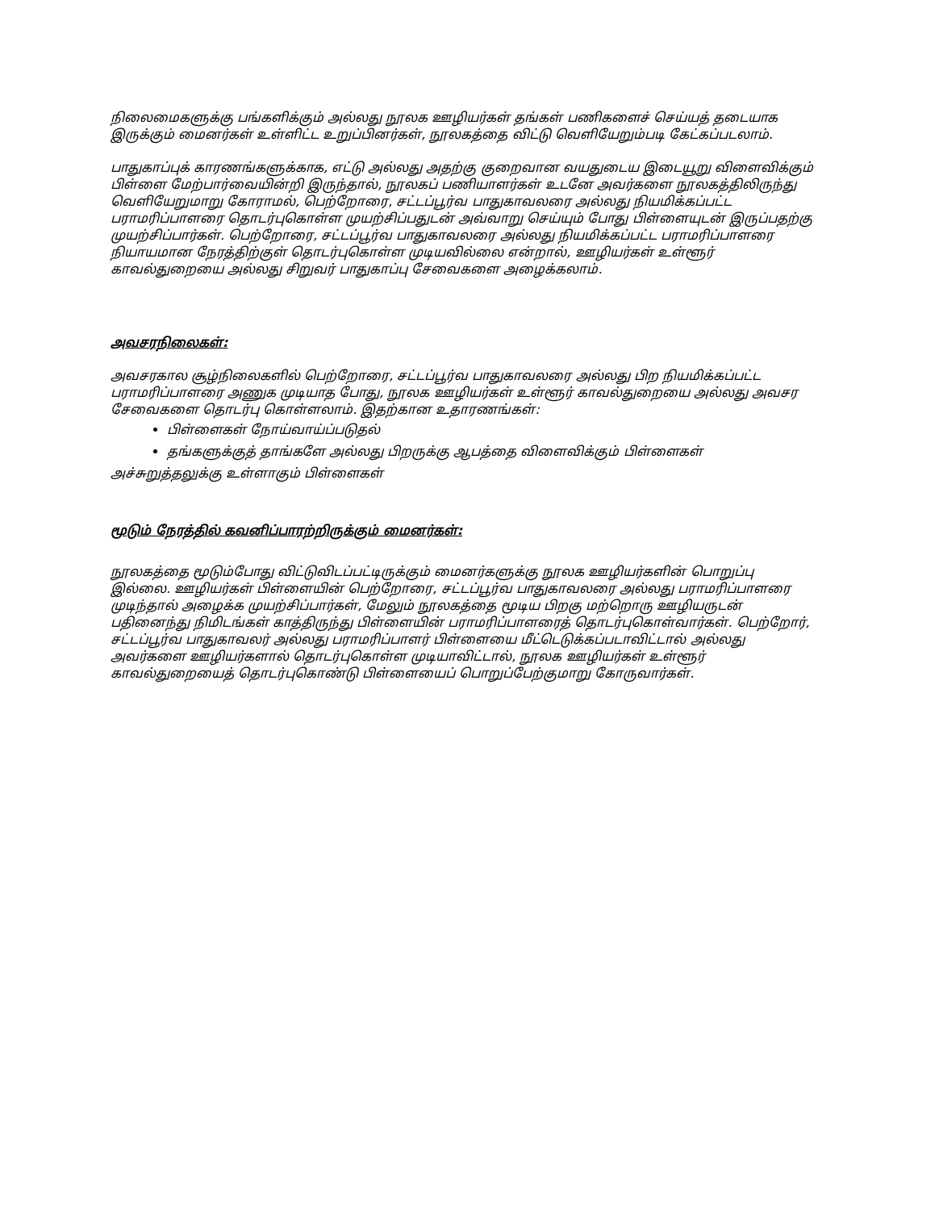நிலைமைகளுக்கு பங்களிக்கும் அல்லது நூலக ஊழியர்கள் தங்கள் பணிகளைச் செய்யத் தடையாக இருக்கும் மைனர்கள் உள்ளிட்ட உறுப்பினர்கள், நூலகத்தை விட்டு வெளியேறும்படி கேட்கப்படலாம்.
பாதுகாப்புக் காரணங்களுக்காக, எட்டு அல்லது அதற்கு குறைவான வயதுடைய இடையூறு விளைவிக்கும் பிள்ளை மேற்பார்வையின்றி இருந்தால், நூலகப் பணியாளர்கள் உடனே அவர்களை நூலகத்திலிருந்து வெளியேறுமாறு கோராமல், பெற்றோரை, சட்டப்பூர்வ பாதுகாவலரை அல்லது நியமிக்கப்பட்ட பராமரிப்பாளரை தொடர்புகொள்ள முயற்சிப்பதுடன் அவ்வாறு செய்யும் போது பிள்ளையுடன் இருப்பதற்கு முயற்சிப்பார்கள். பெற்றோரை, சட்டப்பூர்வ பாதுகாவலரை அல்லது நியமிக்கப்பட்ட பராமரிப்பாளரை நியாயமான நேரத்திற்குள் தொடர்புகொள்ள முடியவில்லை என்றால், ஊழியர்கள் உள்ளூர் காவல்துறையை அல்லது சிறுவர் பாதுகாப்பு சேவைகளை அழைக்கலாம்.
அவசரநிலைகள்:
அவசரகால சூழ்நிலைகளில் பெற்றோரை, சட்டப்பூர்வ பாதுகாவலரை அல்லது பிற நியமிக்கப்பட்ட பராமரிப்பாளரை அணுக முடியாத போது, நூலக ஊழியர்கள் உள்ளூர் காவல்துறையை அல்லது அவசர சேவைகளை தொடர்பு கொள்ளலாம். இதற்கான உதாரணங்கள்:
பிள்ளைகள் நோய்வாய்ப்படுதல்
தங்களுக்குத் தாங்களே அல்லது பிறருக்கு ஆபத்தை விளைவிக்கும் பிள்ளைகள்
அச்சுறுத்தலுக்கு உள்ளாகும் பிள்ளைகள்
மூடும் நேரத்தில் கவனிப்பாரற்றிருக்கும் மைனர்கள்:
நூலகத்தை மூடும்போது விட்டுவிடப்பட்டிருக்கும் மைனர்களுக்கு நூலக ஊழியர்களின் பொறுப்பு இல்லை. ஊழியர்கள் பிள்ளையின் பெற்றோரை, சட்டப்பூர்வ பாதுகாவலரை அல்லது பராமரிப்பாளரை முடிந்தால் அழைக்க முயற்சிப்பார்கள், மேலும் நூலகத்தை மூடிய பிறகு மற்றொரு ஊழியருடன் பதினைந்து நிமிடங்கள் காத்திருந்து பிள்ளையின் பராமரிப்பாளரைத் தொடர்புகொள்வார்கள். பெற்றோர், சட்டப்பூர்வ பாதுகாவலர் அல்லது பராமரிப்பாளர் பிள்ளையை மீட்டெடுக்கப்படாவிட்டால் அல்லது அவர்களை ஊழியர்களால் தொடர்புகொள்ள முடியாவிட்டால், நூலக ஊழியர்கள் உள்ளூர் காவல்துறையைத் தொடர்புகொண்டு பிள்ளையைப் பொறுப்பேற்குமாறு கோருவார்கள்.